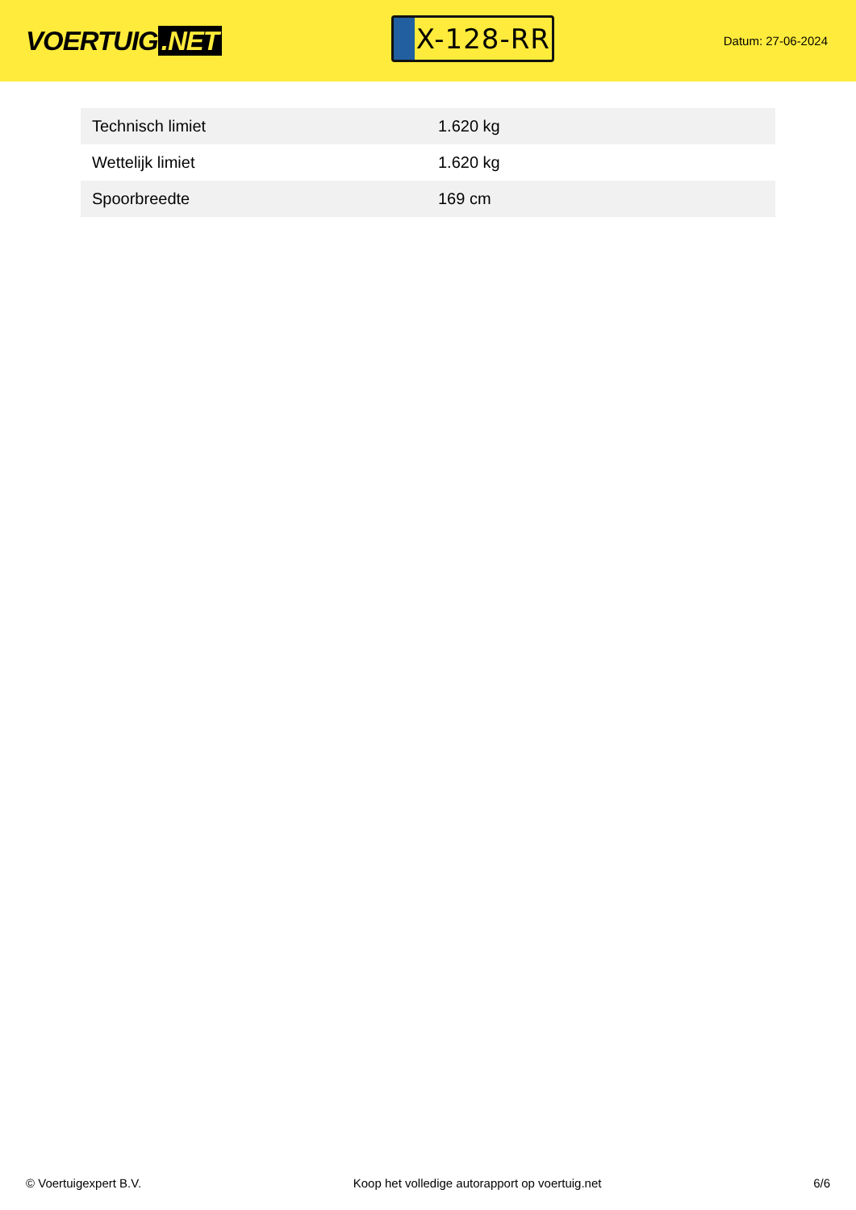VOERTUIG.NET
X-128-RR
Datum: 27-06-2024
| Technisch limiet | 1.620 kg |
| Wettelijk limiet | 1.620 kg |
| Spoorbreedte | 169 cm |
© Voertuigexpert B.V. Koop het volledige autorapport op voertuig.net 6/6